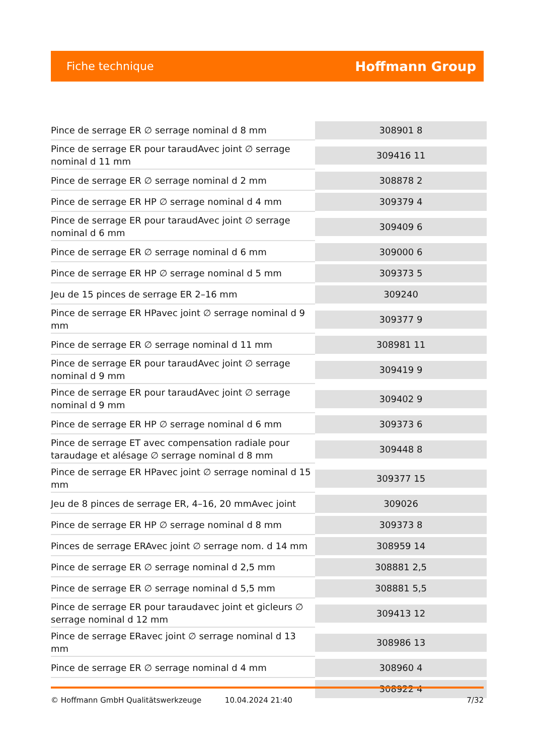Fiche technique Hoffmann Group
| Pince de serrage ER ∅ serrage nominal d 8 mm | 308901 8 |
| Pince de serrage ER pour taraudAvec joint ∅ serrage nominal d 11 mm | 309416 11 |
| Pince de serrage ER ∅ serrage nominal d 2 mm | 308878 2 |
| Pince de serrage ER HP ∅ serrage nominal d 4 mm | 309379 4 |
| Pince de serrage ER pour taraudAvec joint ∅ serrage nominal d 6 mm | 309409 6 |
| Pince de serrage ER ∅ serrage nominal d 6 mm | 309000 6 |
| Pince de serrage ER HP ∅ serrage nominal d 5 mm | 309373 5 |
| Jeu de 15 pinces de serrage ER 2–16 mm | 309240 |
| Pince de serrage ER HPavec joint ∅ serrage nominal d 9 mm | 309377 9 |
| Pince de serrage ER ∅ serrage nominal d 11 mm | 308981 11 |
| Pince de serrage ER pour taraudAvec joint ∅ serrage nominal d 9 mm | 309419 9 |
| Pince de serrage ER pour taraudAvec joint ∅ serrage nominal d 9 mm | 309402 9 |
| Pince de serrage ER HP ∅ serrage nominal d 6 mm | 309373 6 |
| Pince de serrage ET avec compensation radiale pour taraudage et alésage ∅ serrage nominal d 8 mm | 309448 8 |
| Pince de serrage ER HPavec joint ∅ serrage nominal d 15 mm | 309377 15 |
| Jeu de 8 pinces de serrage ER, 4–16, 20 mmAvec joint | 309026 |
| Pince de serrage ER HP ∅ serrage nominal d 8 mm | 309373 8 |
| Pinces de serrage ERAvec joint ∅ serrage nom. d 14 mm | 308959 14 |
| Pince de serrage ER ∅ serrage nominal d 2,5 mm | 308881 2,5 |
| Pince de serrage ER ∅ serrage nominal d 5,5 mm | 308881 5,5 |
| Pince de serrage ER pour taraudavec joint et gicleurs ∅ serrage nominal d 12 mm | 309413 12 |
| Pince de serrage ERavec joint ∅ serrage nominal d 13 mm | 308986 13 |
| Pince de serrage ER ∅ serrage nominal d 4 mm | 308960 4 |
| | 308922 4 |
© Hoffmann GmbH Qualitätswerkzeuge 10.04.2024 21:40 7/32